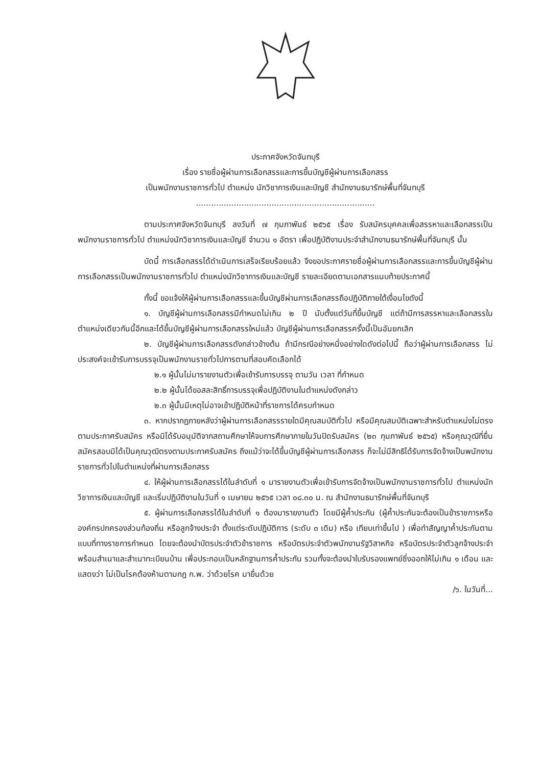ประกาศจังหวัดจันทบุรี
เรื่อง รายชื่อผู้ผ่านการเลือกสรรและการขึ้นบัญชีผู้ผ่านการเลือกสรร
เป็นพนักงานราชการทั่วไป ตำแหน่ง นักวิชาการเงินและบัญชี สำนักงานธนารักษ์พื้นที่จันทบุรี
.......................................................................
ตามประกาศจังหวัดจันทบุรี ลงวันที่ ๗ กุมภาพันธ์ ๒๕๖๕ เรื่อง รับสมัครบุคคลเพื่อสรรหาและเลือกสรรเป็นพนักงานราชการทั่วไป ตำแหน่งนักวิชาการเงินและบัญชี จำนวน ๑ อัตรา เพื่อปฏิบัติงานประจำสำนักงานธนารักษ์พื้นที่จันทบุรี นั้น
บัดนี้ การเลือกสรรได้ดำเนินการเสร็จเรียบร้อยแล้ว จึงขอประกาศรายชื่อผู้ผ่านการเลือกสรรและการขึ้นบัญชีผู้ผ่านการเลือกสรรเป็นพนักงานราชการทั่วไป ตำแหน่งนักวิชาการเงินและบัญชี รายละเอียดตามเอกสารแนบท้ายประกาศนี้
ทั้งนี้ ขอแจ้งให้ผู้ผ่านการเลือกสรรและขึ้นบัญชีผ่านการเลือกสรรถือปฏิบัติภายใต้เงื่อนไขดังนี้
๑. บัญชีผู้ผ่านการเลือกสรรมีกำหนดไม่เกิน ๒ ปี นับตั้งแต่วันที่ขึ้นบัญชี แต่ถ้ามีการสรรหาและเลือกสรรในตำแหน่งเดียวกันนี้อีกและได้ขึ้นบัญชีผู้ผ่านการเลือกสรรใหม่แล้ว บัญชีผู้ผ่านการเลือกสรรครั้งนี้เป็นอันยกเลิก
๒. บัญชีผู้ผ่านการเลือกสรรดังกล่าวข้างต้น ถ้ามีกรณีอย่างหนึ่งอย่างใดดังต่อไปนี้ ถือว่าผู้ผ่านการเลือกสรร ไม่ประสงค์จะเข้ารับการบรรจุเป็นพนักงานราชทั่วไปการตามที่สอบคัดเลือกได้
๒.๑ ผู้นั้นไม่มารายงานตัวเพื่อเข้ารับการบรรจุ ตามวัน เวลา ที่กำหนด
๒.๒ ผู้นั้นได้ขอสละสิทธิ์การบรรจุเพื่อปฏิบัติงานในตำแหน่งดังกล่าว
๒.๓ ผู้นั้นมีเหตุไม่อาจเข้าปฏิบัติหน้าที่ราชการได้ครบกำหนด
๓. หากปรากฏภายหลังว่าผู้ผ่านการเลือกสรรรายใดมีคุณสมบัติทั่วไป หรือมีคุณสมบัติเฉพาะสำหรับตำแหน่งไม่ตรงตามประกาศรับสมัคร หรือมิได้รับอนุมัติจากสถานศึกษาให้จบการศึกษาภายในวันปิดรับสมัคร (๒๓ กุมภาพันธ์ ๒๕๖๕) หรือคุณวุฒิที่ยื่นสมัครสอบมิได้เป็นคุณวุฒิตรงตามประกาศรับสมัคร ถึงแม้ว่าจะได้ขึ้นบัญชีผู้ผ่านการเลือกสรร ก็จะไม่มีสิทธิได้รับการจัดจ้างเป็นพนักงานราชการทั่วไปในตำแหน่งที่ผ่านการเลือกสรร
๔. ให้ผู้ผ่านการเลือกสรรได้ในลำดับที่ ๑ มารายงานตัวเพื่อเข้ารับการจัดจ้างเป็นพนักงานราชการทั่วไป ตำแหน่งนักวิชาการเงินและบัญชี และเริ่มปฏิบัติงานในวันที่ ๑ เมษายน ๒๕๖๕ เวลา ๐๘.๓๐ น. ณ สำนักงานธนารักษ์พื้นที่จันทบุรี
๕. ผู้ผ่านการเลือกสรรได้ในลำดับที่ ๑ ต้องมารายงานตัว โดยมีผู้ค้ำประกัน (ผู้ค้ำประกันจะต้องเป็นข้าราชการหรือองค์กรปกครองส่วนท้องถิ่น หรือลูกจ้างประจำ ตั้งแต่ระดับปฏิบัติการ (ระดับ ๓ เดิม) หรือ เทียบเท่าขึ้นไป ) เพื่อทำสัญญาค้ำประกันตามแบบที่ทางราชการกำหนด โดยจะต้องนำบัตรประจำตัวข้าราชการ หรือบัตรประจำตัวพนักงานรัฐวิสาหกิจ หรือบัตรประจำตัวลูกจ้างประจำ พร้อมสำเนาและสำเนาทะเบียนบ้าน เพื่อประกอบเป็นหลักฐานการค้ำประกัน รวมทั้งจะต้องนำใบรับรองแพทย์ซึ่งออกให้ไม่เกิน ๑ เดือน และแสดงว่า ไม่เป็นโรคต้องห้ามตามกฎ ก.พ. ว่าด้วยโรค มายื่นด้วย
/๖. ในวันที่...